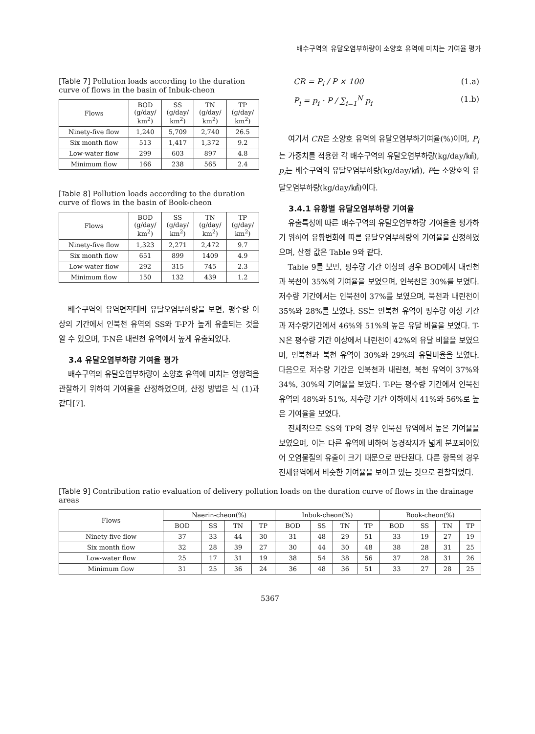배수구역의 유달오염부하량이 소양호 유역에 미치는 기여율 평가
[Table 7] Pollution loads according to the duration curve of flows in the basin of Inbuk-cheon
| Flows | BOD (g/day/ km<sup>2</sup>) | SS (g/day/ km<sup>2</sup>) | TN (g/day/ km<sup>2</sup>) | TP (g/day/ km<sup>2</sup>) |
| --- | --- | --- | --- | --- |
| Ninety-five flow | 1,240 | 5,709 | 2,740 | 26.5 |
| Six month flow | 513 | 1,417 | 1,372 | 9.2 |
| Low-water flow | 299 | 603 | 897 | 4.8 |
| Minimum flow | 166 | 238 | 565 | 2.4 |
[Table 8] Pollution loads according to the duration curve of flows in the basin of Book-cheon
| Flows | BOD (g/day/ km<sup>2</sup>) | SS (g/day/ km<sup>2</sup>) | TN (g/day/ km<sup>2</sup>) | TP (g/day/ km<sup>2</sup>) |
| --- | --- | --- | --- | --- |
| Ninety-five flow | 1,323 | 2,271 | 2,472 | 9.7 |
| Six month flow | 651 | 899 | 1409 | 4.9 |
| Low-water flow | 292 | 315 | 745 | 2.3 |
| Minimum flow | 150 | 132 | 439 | 1.2 |
배수구역의 유역면적대비 유달오염부하량을 보면, 평수량 이상의 기간에서 인북천 유역의 SS와 T-P가 높게 유출되는 것을 알 수 있으며, T-N은 내린천 유역에서 높게 유출되었다.
3.4 유달오염부하량 기여율 평가
배수구역의 유달오염부하량이 소양호 유역에 미치는 영향력을 관찰하기 위하여 기여율을 산정하였으며, 산정 방법은 식 (1)과 같다[7].
CR = P<sub>i</sub> / P × 100 (1.a)
P<sub>i</sub> = p<sub>i</sub> · P / ∑<sub>i=1</sub><sup>N</sup> p<sub>i</sub> (1.b)
여기서 CR은 소양호 유역의 유달오염부하기여율(%)이며, P<sub>i</sub>는 가중치를 적용한 각 배수구역의 유달오염부하량(kg/day/㎢), p<sub>i</sub>는 배수구역의 유달오염부하량(kg/day/㎢), P는 소양호의 유달오염부하량(kg/day/㎢)이다.
3.4.1 유황별 유달오염부하량 기여율
유출특성에 따른 배수구역의 유달오염부하량 기여율을 평가하기 위하여 유황변화에 따른 유달오염부하량의 기여율을 산정하였으며, 산정 값은 Table 9와 같다.
Table 9를 보면, 평수량 기간 이상의 경우 BOD에서 내린천과 북천이 35%의 기여율을 보였으며, 인북천은 30%를 보였다. 저수량 기간에서는 인북천이 37%를 보였으며, 북천과 내린천이 35%와 28%를 보였다. SS는 인북천 유역이 평수량 이상 기간과 저수량기간에서 46%와 51%의 높은 유달 비율을 보였다. T-N은 평수량 기간 이상에서 내린천이 42%의 유달 비율을 보였으며, 인북천과 북천 유역이 30%와 29%의 유달비율을 보였다. 다음으로 저수량 기간은 인북천과 내린천, 북천 유역이 37%와 34%, 30%의 기여율을 보였다. T-P는 평수량 기간에서 인북천 유역의 48%와 51%, 저수량 기간 이하에서 41%와 56%로 높은 기여율을 보였다.
전체적으로 SS와 TP의 경우 인북천 유역에서 높은 기여율을 보였으며, 이는 다른 유역에 비하여 농경작지가 넓게 분포되어있어 오염물질의 유출이 크기 때문으로 판단된다. 다른 항목의 경우 전체유역에서 비슷한 기여율을 보이고 있는 것으로 관찰되었다.
[Table 9] Contribution ratio evaluation of delivery pollution loads on the duration curve of flows in the drainage areas
| Flows | Naerin-cheon(%) | | | | Inbuk-cheon(%) | | | | Book-cheon(%) | | | |
| --- | --- | --- | --- | --- | --- | --- | --- | --- | --- | --- | --- | --- |
| | BOD | SS | TN | TP | BOD | SS | TN | TP | BOD | SS | TN | TP |
| Ninety-five flow | 37 | 33 | 44 | 30 | 31 | 48 | 29 | 51 | 33 | 19 | 27 | 19 |
| Six month flow | 32 | 28 | 39 | 27 | 30 | 44 | 30 | 48 | 38 | 28 | 31 | 25 |
| Low-water flow | 25 | 17 | 31 | 19 | 38 | 54 | 38 | 56 | 37 | 28 | 31 | 26 |
| Minimum flow | 31 | 25 | 36 | 24 | 36 | 48 | 36 | 51 | 33 | 27 | 28 | 25 |
5367